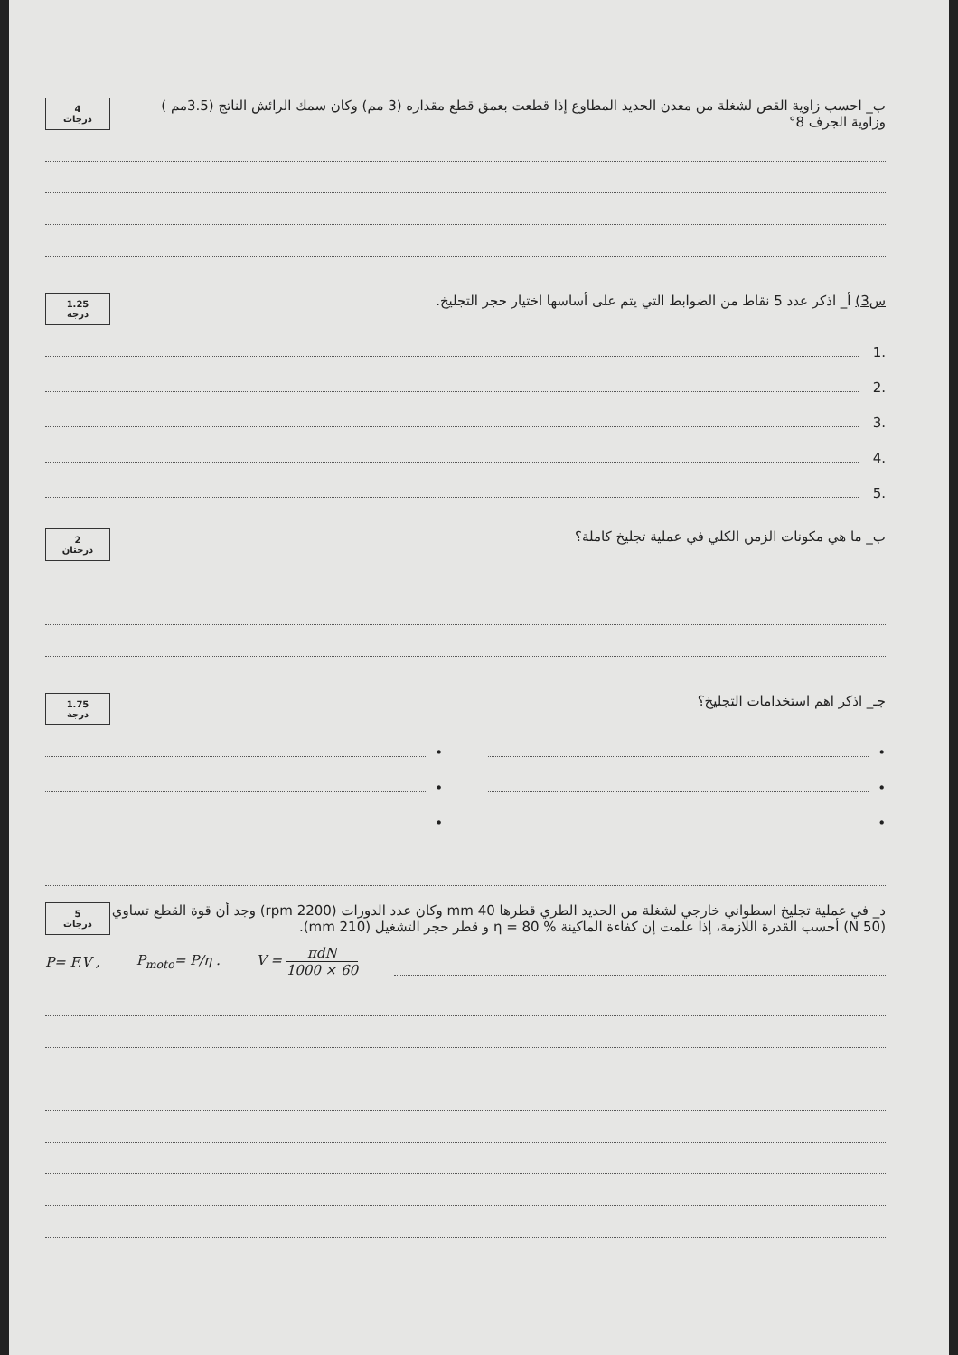ب_ احسب زاوية القص لشغلة من معدن الحديد المطاوع إذا قطعت بعمق قطع مقداره (3 مم) وكان سمك الرائش الناتج (3.5مم )
وزاوية الجرف 8°
4
درجات
س3) أ_ اذكر عدد 5 نقاط من الضوابط التي يتم على أساسها اختيار حجر التجليخ.
1.25
درجة
.1
.2
.3
.4
.5
ب_ ما هي مكونات الزمن الكلي في عملية تجليخ كاملة؟
2
درجتان
جـ_ اذكر اهم استخدامات التجليخ؟
1.75
درجة
•
•
•
•
•
•
د_ في عملية تجليخ اسطواني خارجي لشغلة من الحديد الطري قطرها 40 mm وكان عدد الدورات (2200 rpm) وجد أن قوة القطع تساوي (50 N) أحسب القدرة اللازمة، إذا علمت إن كفاءة الماكينة % 80 = η و قطر حجر التشغيل (210 mm).
5
درجات
P= F.V , P<sub>moto</sub>= P/η . V = πdN 1000 × 60